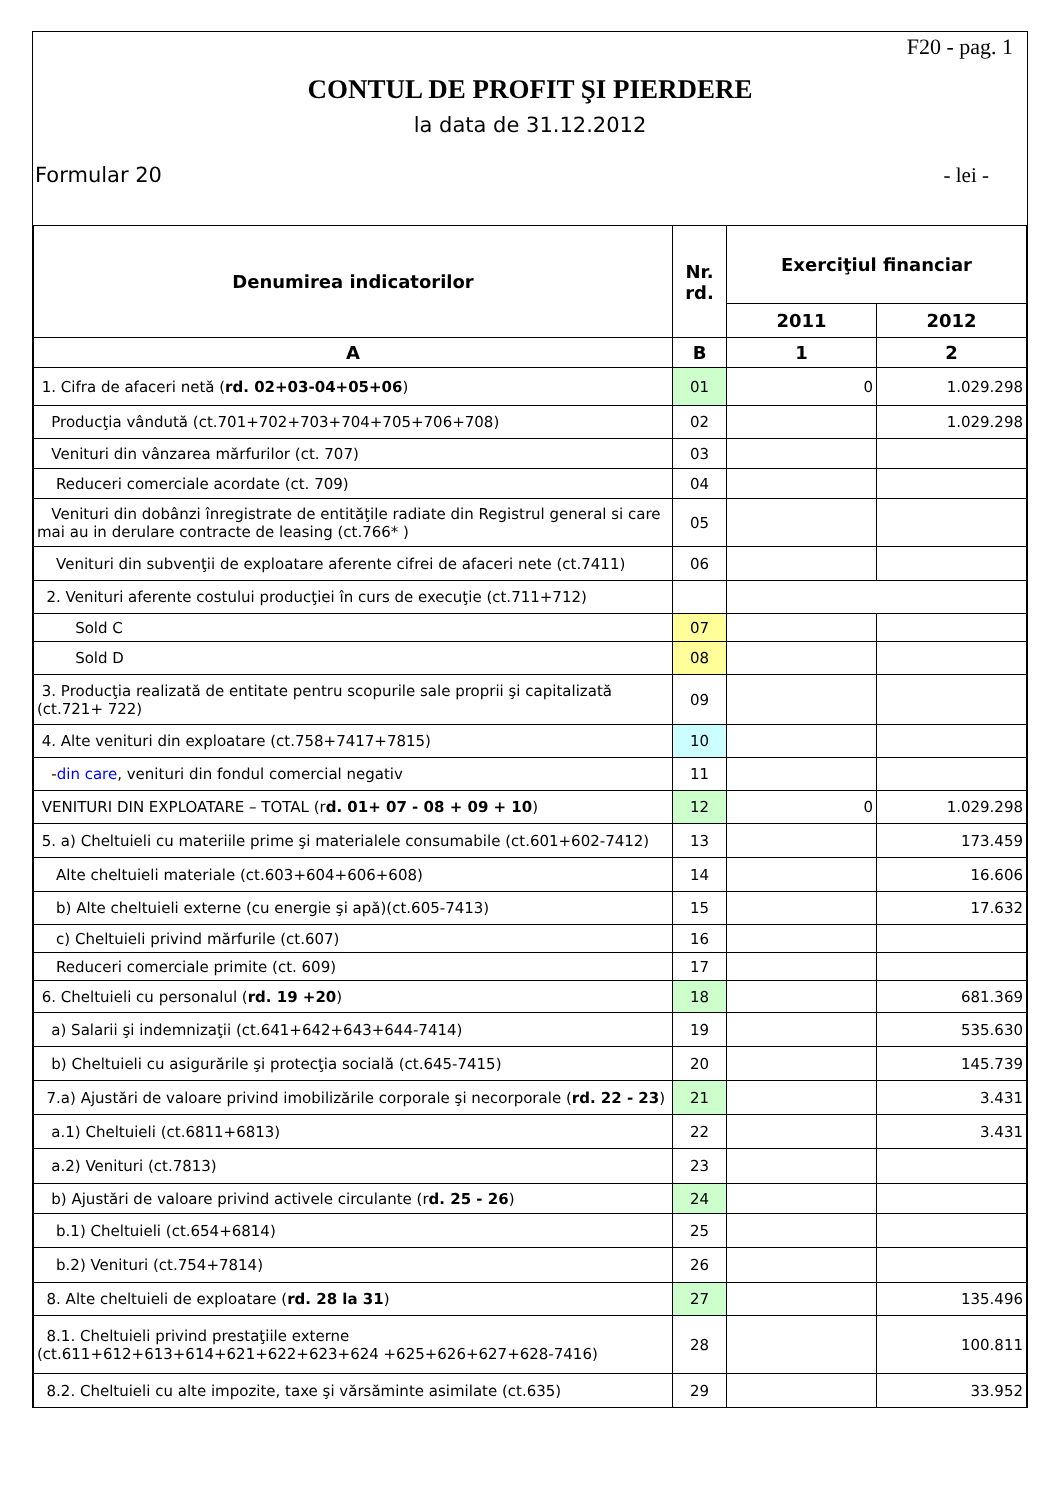F20 - pag. 1
CONTUL DE PROFIT ŞI PIERDERE
la data de 31.12.2012
Formular 20 - lei -
| Denumirea indicatorilor | Nr. rd. | Exerciţiul financiar | |
| --- | --- | --- | --- |
| | | 2011 | 2012 |
| A | B | 1 | 2 |
| 1. Cifra de afaceri netă ( rd. 02+03-04+05+06 ) | 01 | 0 | 1.029.298 |
| Producţia vândută (ct.701+702+703+704+705+706+708) | 02 | | 1.029.298 |
| Venituri din vânzarea mărfurilor (ct. 707) | 03 | | |
| Reduceri comerciale acordate (ct. 709) | 04 | | |
| Venituri din dobânzi înregistrate de entităţile radiate din Registrul general si care mai au in derulare contracte de leasing (ct.766* ) | 05 | | |
| Venituri din subvenţii de exploatare aferente cifrei de afaceri nete (ct.7411) | 06 | | |
| 2. Venituri aferente costului producţiei în curs de execuţie (ct.711+712) | | | |
| Sold C | 07 | | |
| Sold D | 08 | | |
| 3. Producţia realizată de entitate pentru scopurile sale proprii şi capitalizată (ct.721+ 722) | 09 | | |
| 4. Alte venituri din exploatare (ct.758+7417+7815) | 10 | | |
| - din care , venituri din fondul comercial negativ | 11 | | |
| VENITURI DIN EXPLOATARE – TOTAL (r d. 01+ 07 - 08 + 09 + 10 ) | 12 | 0 | 1.029.298 |
| 5. a) Cheltuieli cu materiile prime şi materialele consumabile (ct.601+602-7412) | 13 | | 173.459 |
| Alte cheltuieli materiale (ct.603+604+606+608) | 14 | | 16.606 |
| b) Alte cheltuieli externe (cu energie şi apă)(ct.605-7413) | 15 | | 17.632 |
| c) Cheltuieli privind mărfurile (ct.607) | 16 | | |
| Reduceri comerciale primite (ct. 609) | 17 | | |
| 6. Cheltuieli cu personalul ( rd. 19 +20 ) | 18 | | 681.369 |
| a) Salarii şi indemnizaţii (ct.641+642+643+644-7414) | 19 | | 535.630 |
| b) Cheltuieli cu asigurările şi protecţia socială (ct.645-7415) | 20 | | 145.739 |
| 7.a) Ajustări de valoare privind imobilizările corporale şi necorporale ( rd. 22 - 23 ) | 21 | | 3.431 |
| a.1) Cheltuieli (ct.6811+6813) | 22 | | 3.431 |
| a.2) Venituri (ct.7813) | 23 | | |
| b) Ajustări de valoare privind activele circulante (r d. 25 - 26 ) | 24 | | |
| b.1) Cheltuieli (ct.654+6814) | 25 | | |
| b.2) Venituri (ct.754+7814) | 26 | | |
| 8. Alte cheltuieli de exploatare ( rd. 28 la 31 ) | 27 | | 135.496 |
| 8.1. Cheltuieli privind prestaţiile externe (ct.611+612+613+614+621+622+623+624 +625+626+627+628-7416) | 28 | | 100.811 |
| 8.2. Cheltuieli cu alte impozite, taxe şi vărsăminte asimilate (ct.635) | 29 | | 33.952 |